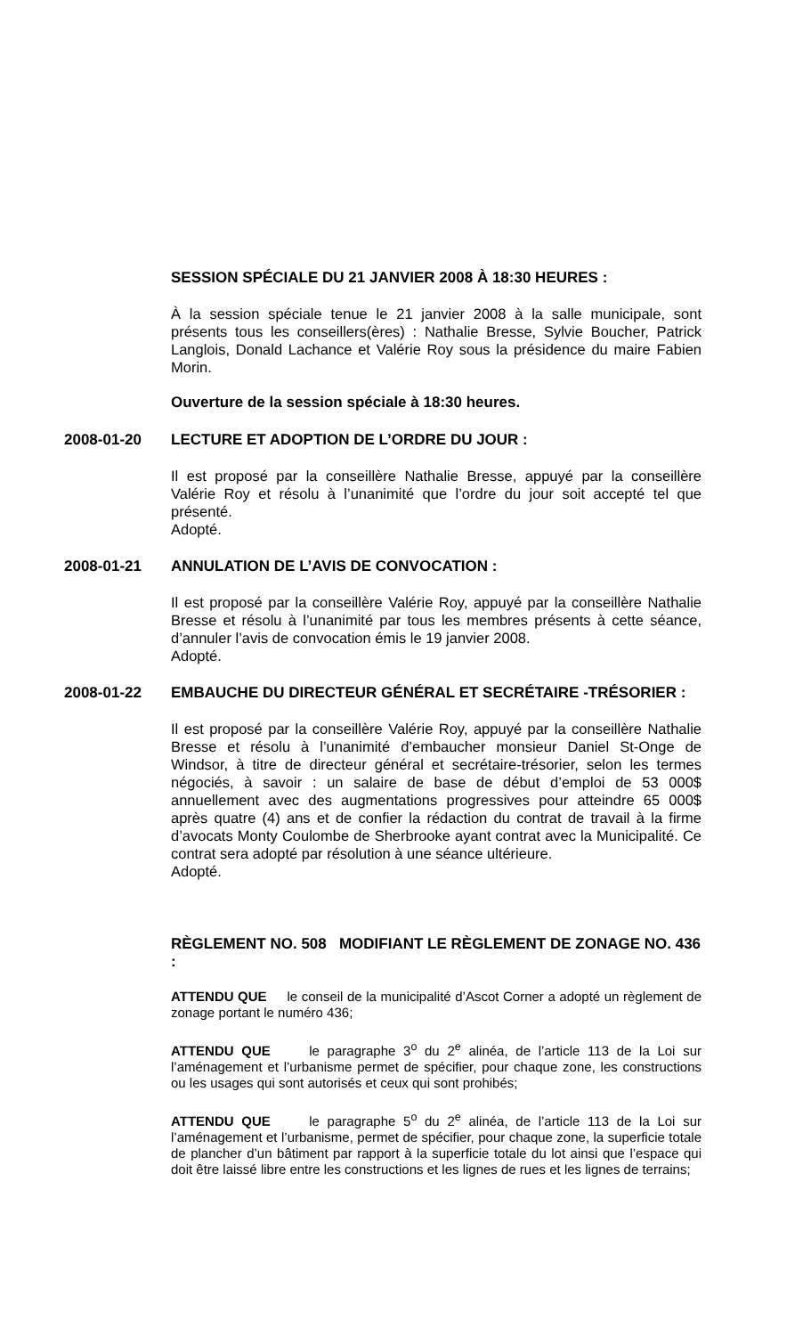SESSION SPÉCIALE DU 21 JANVIER 2008 À 18:30 HEURES :
À la session spéciale tenue le 21 janvier 2008 à la salle municipale, sont présents tous les conseillers(ères) : Nathalie Bresse, Sylvie Boucher, Patrick Langlois, Donald Lachance et Valérie Roy sous la présidence du maire Fabien Morin.
Ouverture de la session spéciale à 18:30 heures.
2008-01-20 LECTURE ET ADOPTION DE L’ORDRE DU JOUR :
Il est proposé par la conseillère Nathalie Bresse, appuyé par la conseillère Valérie Roy et résolu à l’unanimité que l’ordre du jour soit accepté tel que présenté.
Adopté.
2008-01-21 ANNULATION DE L’AVIS DE CONVOCATION :
Il est proposé par la conseillère Valérie Roy, appuyé par la conseillère Nathalie Bresse et résolu à l’unanimité par tous les membres présents à cette séance, d’annuler l’avis de convocation émis le 19 janvier 2008.
Adopté.
2008-01-22 EMBAUCHE DU DIRECTEUR GÉNÉRAL ET SECRÉTAIRE -TRÉSORIER :
Il est proposé par la conseillère Valérie Roy, appuyé par la conseillère Nathalie Bresse et résolu à l’unanimité d’embaucher monsieur Daniel St-Onge de Windsor, à titre de directeur général et secrétaire-trésorier, selon les termes négociés, à savoir : un salaire de base de début d’emploi de 53 000$ annuellement avec des augmentations progressives pour atteindre 65 000$ après quatre (4) ans et de confier la rédaction du contrat de travail à la firme d’avocats Monty Coulombe de Sherbrooke ayant contrat avec la Municipalité. Ce contrat sera adopté par résolution à une séance ultérieure.
Adopté.
RÈGLEMENT NO. 508 MODIFIANT LE RÈGLEMENT DE ZONAGE NO. 436 :
ATTENDU QUE le conseil de la municipalité d’Ascot Corner a adopté un règlement de zonage portant le numéro 436;
ATTENDU QUE le paragraphe 3<sup>o</sup> du 2<sup>e</sup> alinéa, de l’article 113 de la Loi sur l’aménagement et l’urbanisme permet de spécifier, pour chaque zone, les constructions ou les usages qui sont autorisés et ceux qui sont prohibés;
ATTENDU QUE le paragraphe 5<sup>o</sup> du 2<sup>e</sup> alinéa, de l’article 113 de la Loi sur l’aménagement et l’urbanisme, permet de spécifier, pour chaque zone, la superficie totale de plancher d’un bâtiment par rapport à la superficie totale du lot ainsi que l’espace qui doit être laissé libre entre les constructions et les lignes de rues et les lignes de terrains;